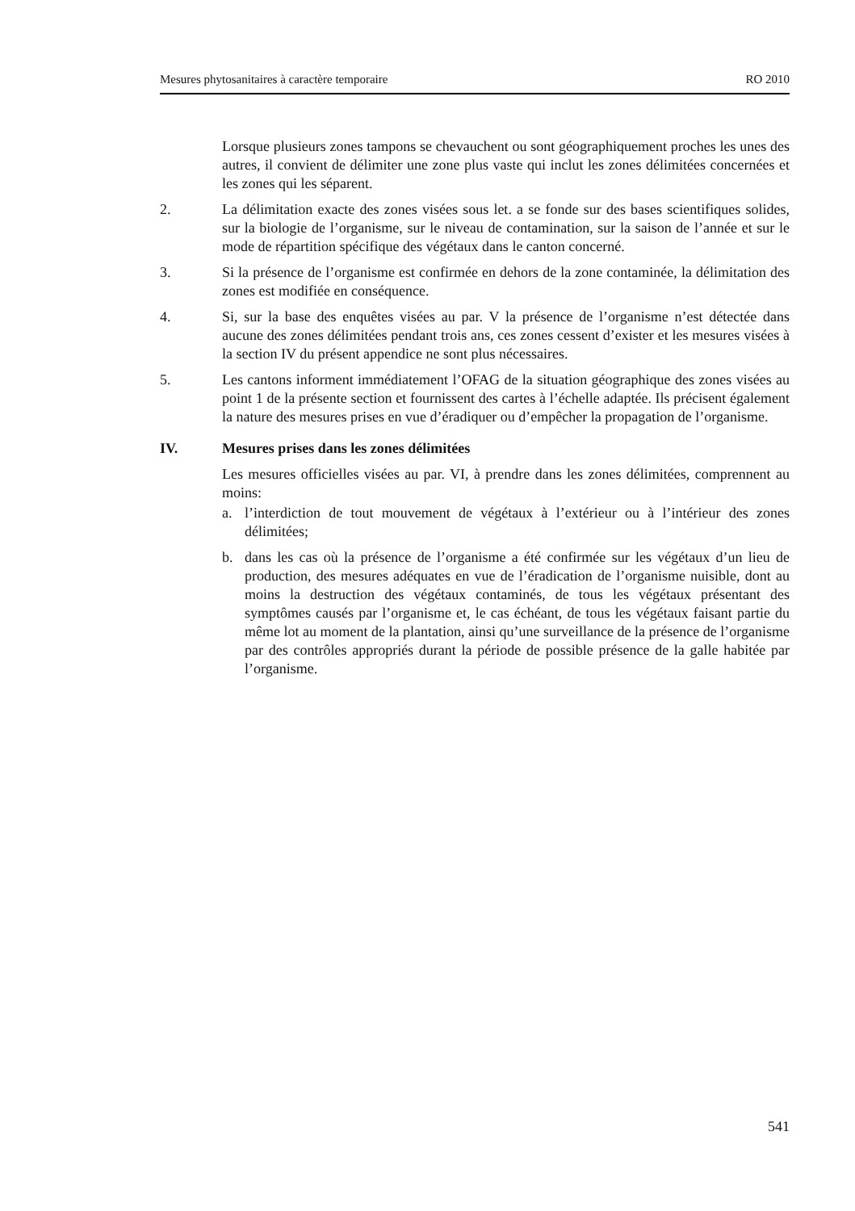Mesures phytosanitaires à caractère temporaire RO 2010
Lorsque plusieurs zones tampons se chevauchent ou sont géographiquement proches les unes des autres, il convient de délimiter une zone plus vaste qui inclut les zones délimitées concernées et les zones qui les séparent.
2. La délimitation exacte des zones visées sous let. a se fonde sur des bases scientifiques solides, sur la biologie de l’organisme, sur le niveau de contamination, sur la saison de l’année et sur le mode de répartition spécifique des végétaux dans le canton concerné.
3. Si la présence de l’organisme est confirmée en dehors de la zone contaminée, la délimitation des zones est modifiée en conséquence.
4. Si, sur la base des enquêtes visées au par. V la présence de l’organisme n’est détectée dans aucune des zones délimitées pendant trois ans, ces zones cessent d’exister et les mesures visées à la section IV du présent appendice ne sont plus nécessaires.
5. Les cantons informent immédiatement l’OFAG de la situation géographique des zones visées au point 1 de la présente section et fournissent des cartes à l’échelle adaptée. Ils précisent également la nature des mesures prises en vue d’éradiquer ou d’empêcher la propagation de l’organisme.
IV. Mesures prises dans les zones délimitées
Les mesures officielles visées au par. VI, à prendre dans les zones délimitées, comprennent au moins:
a. l’interdiction de tout mouvement de végétaux à l’extérieur ou à l’intérieur des zones délimitées;
b. dans les cas où la présence de l’organisme a été confirmée sur les végétaux d’un lieu de production, des mesures adéquates en vue de l’éradication de l’organisme nuisible, dont au moins la destruction des végétaux contaminés, de tous les végétaux présentant des symptômes causés par l’organisme et, le cas échéant, de tous les végétaux faisant partie du même lot au moment de la plantation, ainsi qu’une surveillance de la présence de l’organisme par des contrôles appropriés durant la période de possible présence de la galle habitée par l’organisme.
541